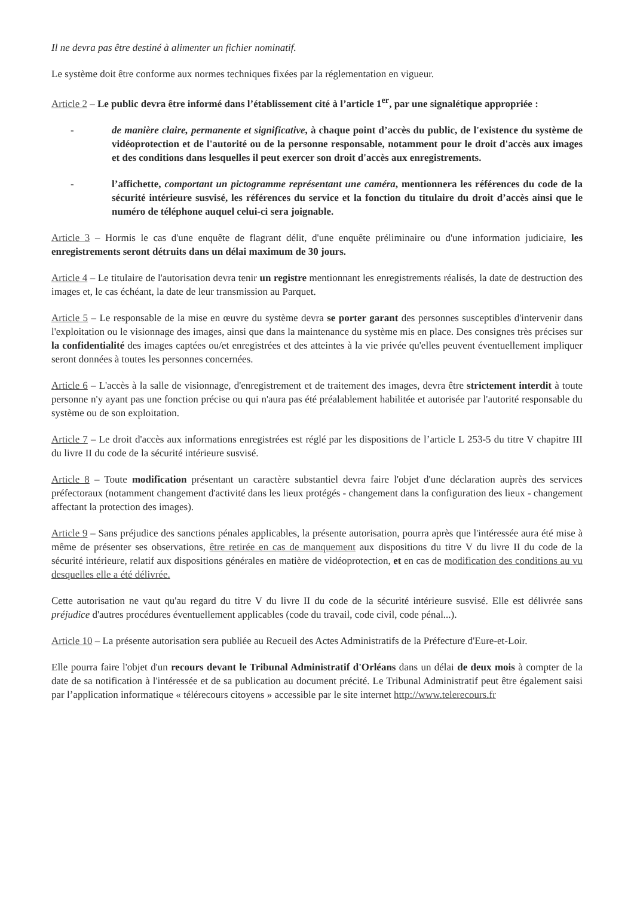Il ne devra pas être destiné à alimenter un fichier nominatif.
Le système doit être conforme aux normes techniques fixées par la réglementation en vigueur.
Article 2 – Le public devra être informé dans l’établissement cité à l’article 1<sup>er</sup>, par une signalétique appropriée :
- de manière claire, permanente et significative, à chaque point d’accès du public, de l'existence du système de vidéoprotection et de l'autorité ou de la personne responsable, notamment pour le droit d'accès aux images et des conditions dans lesquelles il peut exercer son droit d'accès aux enregistrements.
- l’affichette, comportant un pictogramme représentant une caméra, mentionnera les références du code de la sécurité intérieure susvisé, les références du service et la fonction du titulaire du droit d’accès ainsi que le numéro de téléphone auquel celui-ci sera joignable.
Article 3 – Hormis le cas d'une enquête de flagrant délit, d'une enquête préliminaire ou d'une information judiciaire, les enregistrements seront détruits dans un délai maximum de 30 jours.
Article 4 – Le titulaire de l'autorisation devra tenir un registre mentionnant les enregistrements réalisés, la date de destruction des images et, le cas échéant, la date de leur transmission au Parquet.
Article 5 – Le responsable de la mise en œuvre du système devra se porter garant des personnes susceptibles d'intervenir dans l'exploitation ou le visionnage des images, ainsi que dans la maintenance du système mis en place. Des consignes très précises sur la confidentialité des images captées ou/et enregistrées et des atteintes à la vie privée qu'elles peuvent éventuellement impliquer seront données à toutes les personnes concernées.
Article 6 – L'accès à la salle de visionnage, d'enregistrement et de traitement des images, devra être strictement interdit à toute personne n'y ayant pas une fonction précise ou qui n'aura pas été préalablement habilitée et autorisée par l'autorité responsable du système ou de son exploitation.
Article 7 – Le droit d'accès aux informations enregistrées est réglé par les dispositions de l’article L 253-5 du titre V chapitre III du livre II du code de la sécurité intérieure susvisé.
Article 8 – Toute modification présentant un caractère substantiel devra faire l'objet d'une déclaration auprès des services préfectoraux (notamment changement d'activité dans les lieux protégés - changement dans la configuration des lieux - changement affectant la protection des images).
Article 9 – Sans préjudice des sanctions pénales applicables, la présente autorisation, pourra après que l'intéressée aura été mise à même de présenter ses observations, être retirée en cas de manquement aux dispositions du titre V du livre II du code de la sécurité intérieure, relatif aux dispositions générales en matière de vidéoprotection, et en cas de modification des conditions au vu desquelles elle a été délivrée.
Cette autorisation ne vaut qu'au regard du titre V du livre II du code de la sécurité intérieure susvisé. Elle est délivrée sans préjudice d'autres procédures éventuellement applicables (code du travail, code civil, code pénal...).
Article 10 – La présente autorisation sera publiée au Recueil des Actes Administratifs de la Préfecture d'Eure-et-Loir.
Elle pourra faire l'objet d'un recours devant le Tribunal Administratif d'Orléans dans un délai de deux mois à compter de la date de sa notification à l'intéressée et de sa publication au document précité. Le Tribunal Administratif peut être également saisi par l’application informatique « télérecours citoyens » accessible par le site internet http://www.telerecours.fr